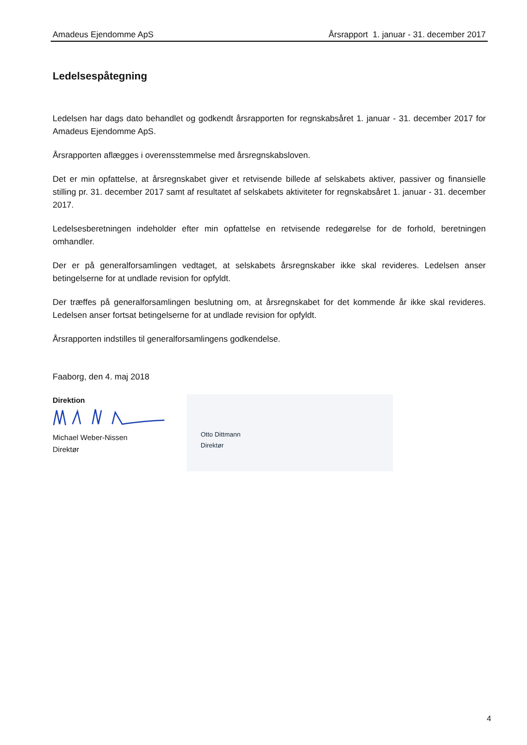Amadeus Ejendomme ApS Årsrapport 1. januar - 31. december 2017
Ledelsespåtegning
Ledelsen har dags dato behandlet og godkendt årsrapporten for regnskabsåret 1. januar - 31. december 2017 for Amadeus Ejendomme ApS.
Årsrapporten aflægges i overensstemmelse med årsregnskabsloven.
Det er min opfattelse, at årsregnskabet giver et retvisende billede af selskabets aktiver, passiver og finansielle stilling pr. 31. december 2017 samt af resultatet af selskabets aktiviteter for regnskabsåret 1. januar - 31. december 2017.
Ledelsesberetningen indeholder efter min opfattelse en retvisende redegørelse for de forhold, beretningen omhandler.
Der er på generalforsamlingen vedtaget, at selskabets årsregnskaber ikke skal revideres. Ledelsen anser betingelserne for at undlade revision for opfyldt.
Der træffes på generalforsamlingen beslutning om, at årsregnskabet for det kommende år ikke skal revideres. Ledelsen anser fortsat betingelserne for at undlade revision for opfyldt.
Årsrapporten indstilles til generalforsamlingens godkendelse.
Faaborg, den 4. maj 2018
Direktion
Michael Weber-Nissen
Direktør
Otto Dittmann
Direktør
4